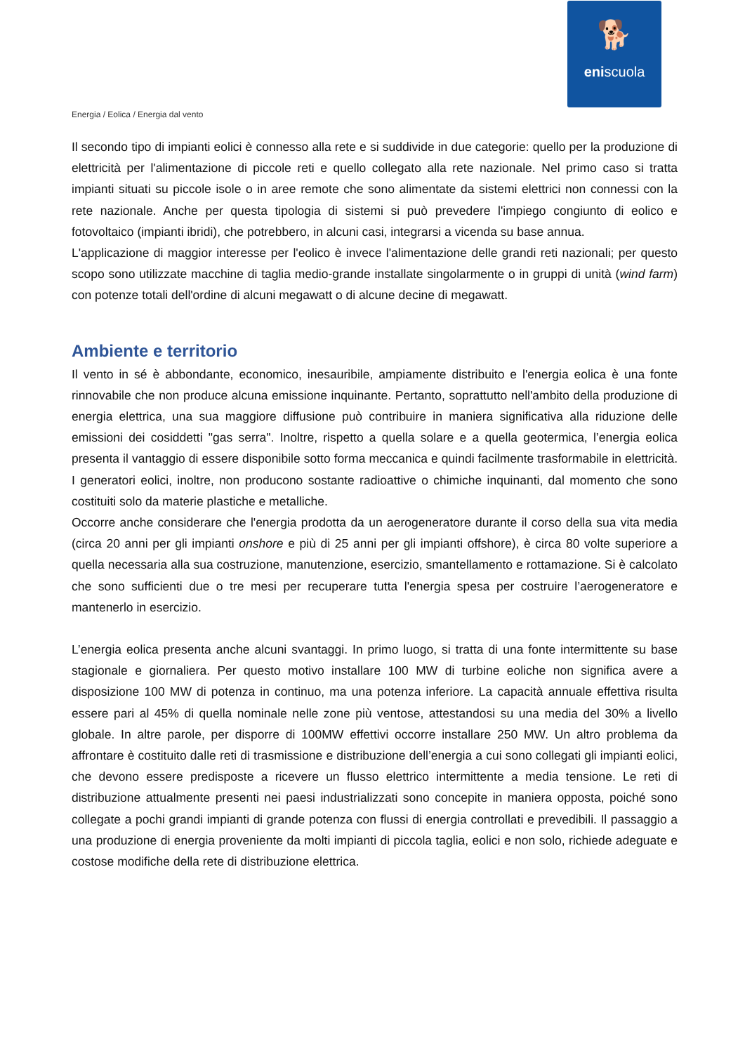🐕
eniscuola
Energia / Eolica / Energia dal vento
Il secondo tipo di impianti eolici è connesso alla rete e si suddivide in due categorie: quello per la produzione di elettricità per l'alimentazione di piccole reti e quello collegato alla rete nazionale. Nel primo caso si tratta impianti situati su piccole isole o in aree remote che sono alimentate da sistemi elettrici non connessi con la rete nazionale. Anche per questa tipologia di sistemi si può prevedere l'impiego congiunto di eolico e fotovoltaico (impianti ibridi), che potrebbero, in alcuni casi, integrarsi a vicenda su base annua.
L'applicazione di maggior interesse per l'eolico è invece l'alimentazione delle grandi reti nazionali; per questo scopo sono utilizzate macchine di taglia medio-grande installate singolarmente o in gruppi di unità (wind farm) con potenze totali dell'ordine di alcuni megawatt o di alcune decine di megawatt.
Ambiente e territorio
Il vento in sé è abbondante, economico, inesauribile, ampiamente distribuito e l'energia eolica è una fonte rinnovabile che non produce alcuna emissione inquinante. Pertanto, soprattutto nell'ambito della produzione di energia elettrica, una sua maggiore diffusione può contribuire in maniera significativa alla riduzione delle emissioni dei cosiddetti "gas serra". Inoltre, rispetto a quella solare e a quella geotermica, l’energia eolica presenta il vantaggio di essere disponibile sotto forma meccanica e quindi facilmente trasformabile in elettricità. I generatori eolici, inoltre, non producono sostante radioattive o chimiche inquinanti, dal momento che sono costituiti solo da materie plastiche e metalliche.
Occorre anche considerare che l'energia prodotta da un aerogeneratore durante il corso della sua vita media (circa 20 anni per gli impianti onshore e più di 25 anni per gli impianti offshore), è circa 80 volte superiore a quella necessaria alla sua costruzione, manutenzione, esercizio, smantellamento e rottamazione. Si è calcolato che sono sufficienti due o tre mesi per recuperare tutta l'energia spesa per costruire l’aerogeneratore e mantenerlo in esercizio.
L’energia eolica presenta anche alcuni svantaggi. In primo luogo, si tratta di una fonte intermittente su base stagionale e giornaliera. Per questo motivo installare 100 MW di turbine eoliche non significa avere a disposizione 100 MW di potenza in continuo, ma una potenza inferiore. La capacità annuale effettiva risulta essere pari al 45% di quella nominale nelle zone più ventose, attestandosi su una media del 30% a livello globale. In altre parole, per disporre di 100MW effettivi occorre installare 250 MW. Un altro problema da affrontare è costituito dalle reti di trasmissione e distribuzione dell’energia a cui sono collegati gli impianti eolici, che devono essere predisposte a ricevere un flusso elettrico intermittente a media tensione. Le reti di distribuzione attualmente presenti nei paesi industrializzati sono concepite in maniera opposta, poiché sono collegate a pochi grandi impianti di grande potenza con flussi di energia controllati e prevedibili. Il passaggio a una produzione di energia proveniente da molti impianti di piccola taglia, eolici e non solo, richiede adeguate e costose modifiche della rete di distribuzione elettrica.